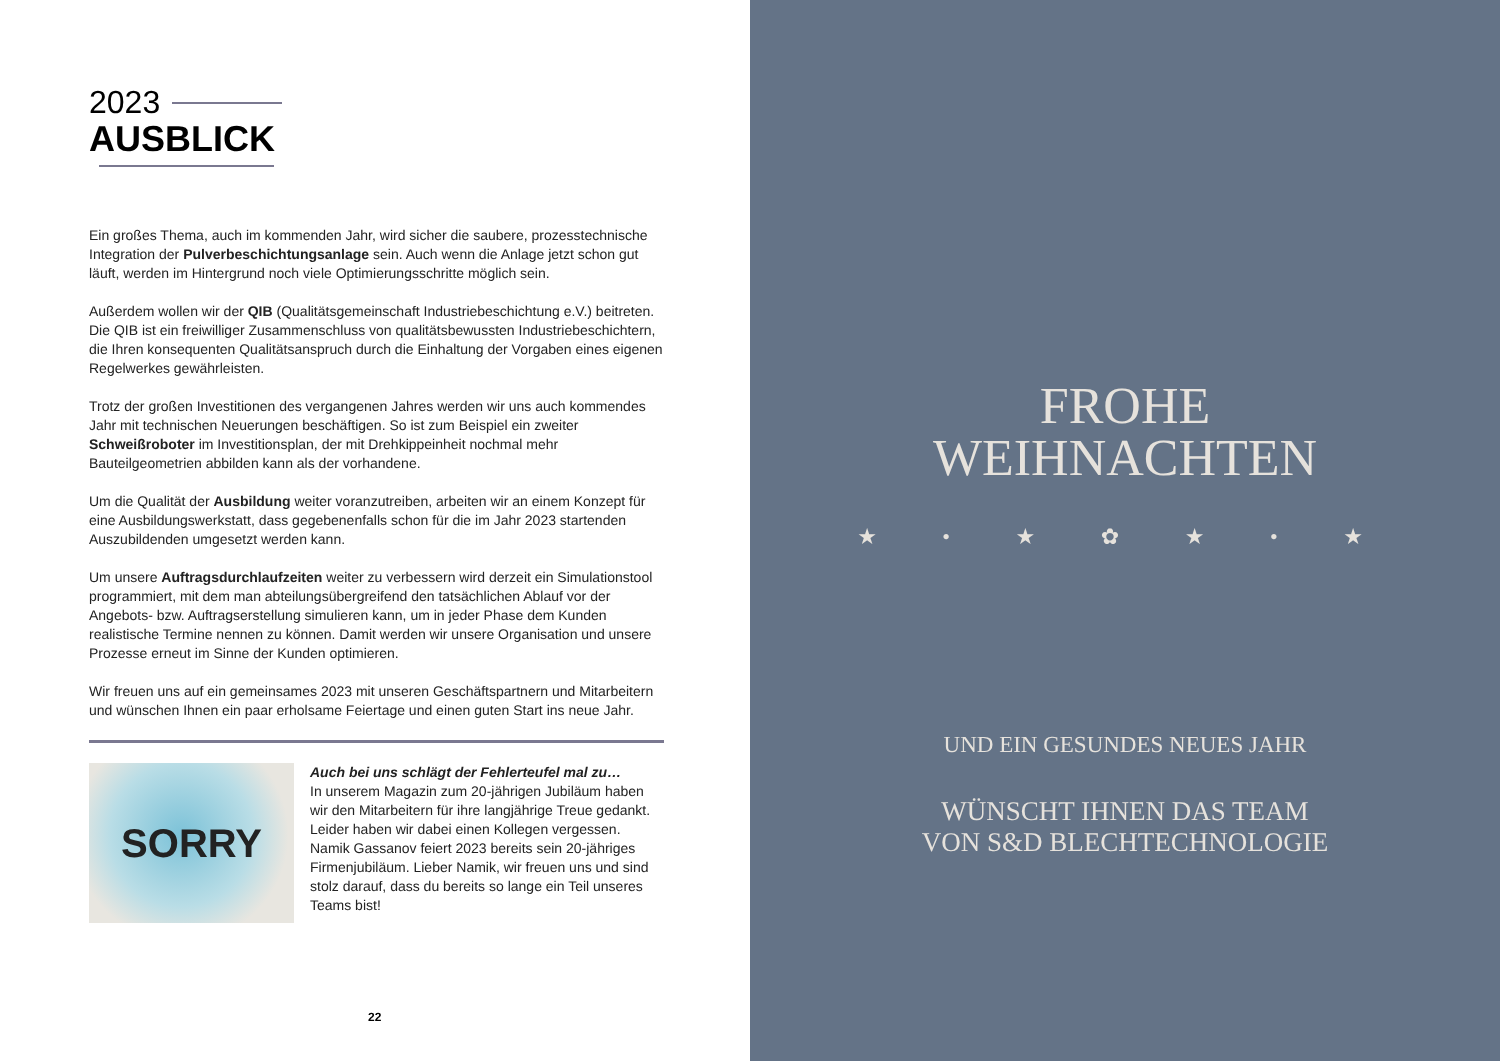2023
AUSBLICK
Ein großes Thema, auch im kommenden Jahr, wird sicher die saubere, prozesstechnische Integration der Pulverbeschichtungsanlage sein. Auch wenn die Anlage jetzt schon gut läuft, werden im Hintergrund noch viele Optimierungsschritte möglich sein.
Außerdem wollen wir der QIB (Qualitätsgemeinschaft Industriebeschichtung e.V.) beitreten. Die QIB ist ein freiwilliger Zusammenschluss von qualitätsbewussten Industriebeschichtern, die Ihren konsequenten Qualitätsanspruch durch die Einhaltung der Vorgaben eines eigenen Regelwerkes gewährleisten.
Trotz der großen Investitionen des vergangenen Jahres werden wir uns auch kommendes Jahr mit technischen Neuerungen beschäftigen. So ist zum Beispiel ein zweiter Schweißroboter im Investitionsplan, der mit Drehkippeinheit nochmal mehr Bauteilgeometrien abbilden kann als der vorhandene.
Um die Qualität der Ausbildung weiter voranzutreiben, arbeiten wir an einem Konzept für eine Ausbildungswerkstatt, dass gegebenenfalls schon für die im Jahr 2023 startenden Auszubildenden umgesetzt werden kann.
Um unsere Auftragsdurchlaufzeiten weiter zu verbessern wird derzeit ein Simulationstool programmiert, mit dem man abteilungsübergreifend den tatsächlichen Ablauf vor der Angebots- bzw. Auftragserstellung simulieren kann, um in jeder Phase dem Kunden realistische Termine nennen zu können. Damit werden wir unsere Organisation und unsere Prozesse erneut im Sinne der Kunden optimieren.
Wir freuen uns auf ein gemeinsames 2023 mit unseren Geschäftspartnern und Mitarbeitern und wünschen Ihnen ein paar erholsame Feiertage und einen guten Start ins neue Jahr.
SORRY
Auch bei uns schlägt der Fehlerteufel mal zu…
In unserem Magazin zum 20-jährigen Jubiläum haben wir den Mitarbeitern für ihre langjährige Treue gedankt. Leider haben wir dabei einen Kollegen vergessen. Namik Gassanov feiert 2023 bereits sein 20-jähriges Firmenjubiläum. Lieber Namik, wir freuen uns und sind stolz darauf, dass du bereits so lange ein Teil unseres Teams bist!
22
FROHE
WEIHNACHTEN
★ • ★ ✿ ★ • ★
UND EIN GESUNDES NEUES JAHR
WÜNSCHT IHNEN DAS TEAM
VON S&D BLECHTECHNOLOGIE